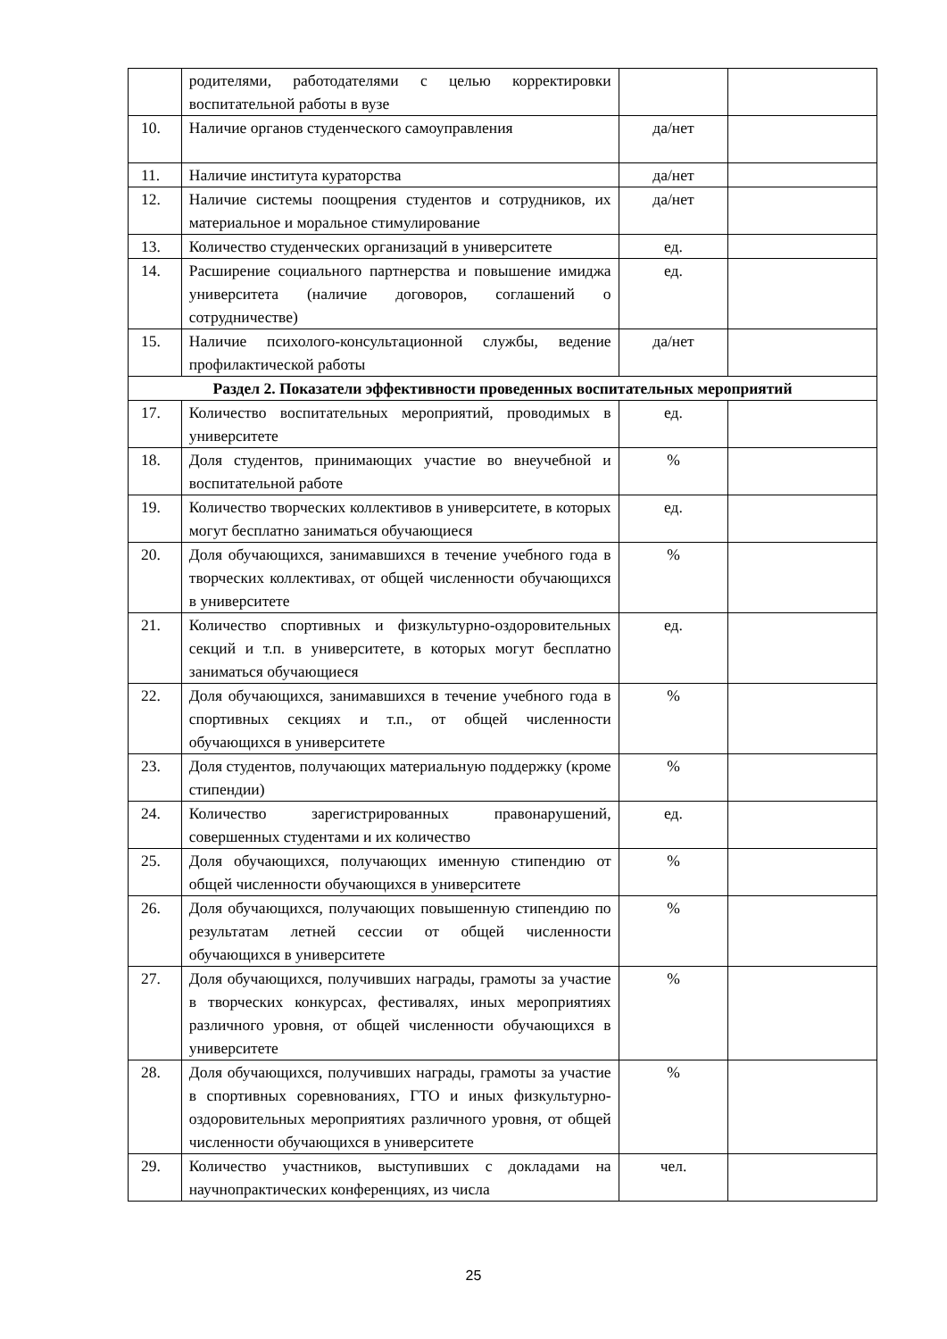| | родителями, работодателями с целью корректировки воспитательной работы в вузе | | |
| 10. | Наличие органов студенческого самоуправления | да/нет | |
| 11. | Наличие института кураторства | да/нет | |
| 12. | Наличие системы поощрения студентов и сотрудников, их материальное и моральное стимулирование | да/нет | |
| 13. | Количество студенческих организаций в университете | ед. | |
| 14. | Расширение социального партнерства и повышение имиджа университета (наличие договоров, соглашений о сотрудничестве) | ед. | |
| 15. | Наличие психолого-консультационной службы, ведение профилактической работы | да/нет | |
| Раздел 2. Показатели эффективности проведенных воспитательных мероприятий | | | |
| 17. | Количество воспитательных мероприятий, проводимых в университете | ед. | |
| 18. | Доля студентов, принимающих участие во внеучебной и воспитательной работе | % | |
| 19. | Количество творческих коллективов в университете, в которых могут бесплатно заниматься обучающиеся | ед. | |
| 20. | Доля обучающихся, занимавшихся в течение учебного года в творческих коллективах, от общей численности обучающихся в университете | % | |
| 21. | Количество спортивных и физкультурно-оздоровительных секций и т.п. в университете, в которых могут бесплатно заниматься обучающиеся | ед. | |
| 22. | Доля обучающихся, занимавшихся в течение учебного года в спортивных секциях и т.п., от общей численности обучающихся в университете | % | |
| 23. | Доля студентов, получающих материальную поддержку (кроме стипендии) | % | |
| 24. | Количество зарегистрированных правонарушений, совершенных студентами и их количество | ед. | |
| 25. | Доля обучающихся, получающих именную стипендию от общей численности обучающихся в университете | % | |
| 26. | Доля обучающихся, получающих повышенную стипендию по результатам летней сессии от общей численности обучающихся в университете | % | |
| 27. | Доля обучающихся, получивших награды, грамоты за участие в творческих конкурсах, фестивалях, иных мероприятиях различного уровня, от общей численности обучающихся в университете | % | |
| 28. | Доля обучающихся, получивших награды, грамоты за участие в спортивных соревнованиях, ГТО и иных физкультурно-оздоровительных мероприятиях различного уровня, от общей численности обучающихся в университете | % | |
| 29. | Количество участников, выступивших с докладами на научнопрактических конференциях, из числа | чел. | |
25